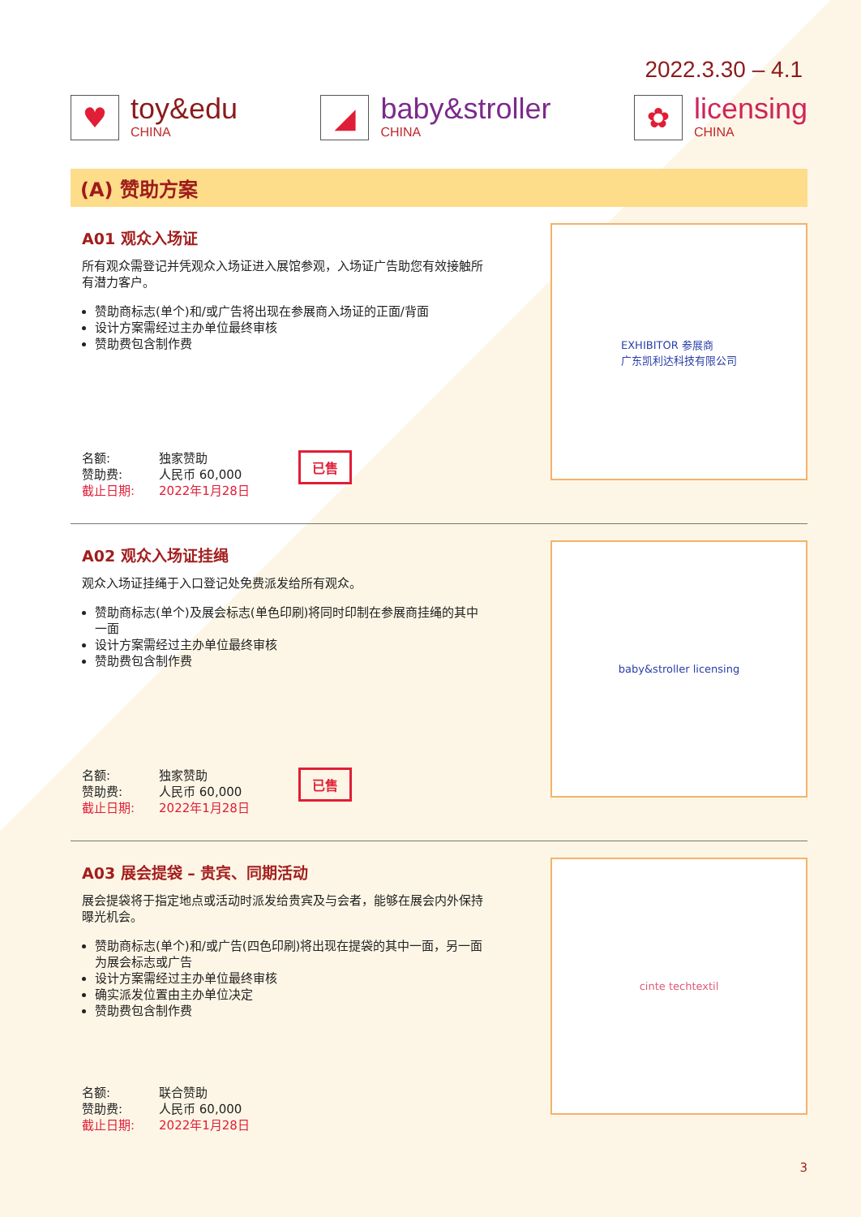2022.3.30 – 4.1
♥
toy&edu
CHINA
◢
baby&stroller
CHINA
✿
licensing
CHINA
(A) 赞助方案
A01 观众入场证
所有观众需登记并凭观众入场证进入展馆参观，入场证广告助您有效接触所有潜力客户。
赞助商标志(单个)和/或广告将出现在参展商入场证的正面/背面
设计方案需经过主办单位最终审核
赞助费包含制作费
| 名额: | 独家赞助 |
| 赞助费: | 人民币 60,000 |
| 截止日期: | 2022年1月28日 |
已售
EXHIBITOR 参展商
广东凯利达科技有限公司
A02 观众入场证挂绳
观众入场证挂绳于入口登记处免费派发给所有观众。
赞助商标志(单个)及展会标志(单色印刷)将同时印制在参展商挂绳的其中一面
设计方案需经过主办单位最终审核
赞助费包含制作费
| 名额: | 独家赞助 |
| 赞助费: | 人民币 60,000 |
| 截止日期: | 2022年1月28日 |
已售
baby&stroller licensing
A03 展会提袋 – 贵宾、同期活动
展会提袋将于指定地点或活动时派发给贵宾及与会者，能够在展会内外保持曝光机会。
赞助商标志(单个)和/或广告(四色印刷)将出现在提袋的其中一面，另一面为展会标志或广告
设计方案需经过主办单位最终审核
确实派发位置由主办单位决定
赞助费包含制作费
| 名额: | 联合赞助 |
| 赞助费: | 人民币 60,000 |
| 截止日期: | 2022年1月28日 |
cinte techtextil
3